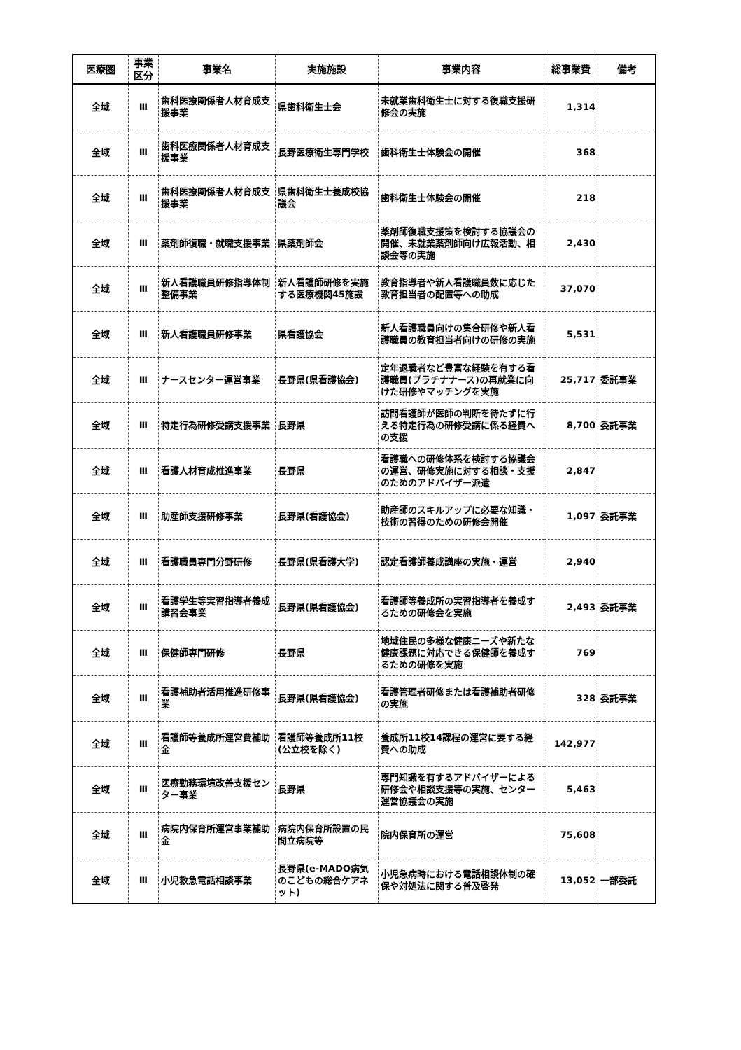| 医療圏 | 事業 区分 | 事業名 | 実施施設 | 事業内容 | 総事業費 | 備考 |
| --- | --- | --- | --- | --- | --- | --- |
| 全域 | Ⅲ | 歯科医療関係者人材育成支援事業 | 県歯科衛生士会 | 未就業歯科衛生士に対する復職支援研修会の実施 | 1,314 | |
| 全域 | Ⅲ | 歯科医療関係者人材育成支援事業 | 長野医療衛生専門学校 | 歯科衛生士体験会の開催 | 368 | |
| 全域 | Ⅲ | 歯科医療関係者人材育成支援事業 | 県歯科衛生士養成校協議会 | 歯科衛生士体験会の開催 | 218 | |
| 全域 | Ⅲ | 薬剤師復職・就職支援事業 | 県薬剤師会 | 薬剤師復職支援策を検討する協議会の開催、未就業薬剤師向け広報活動、相談会等の実施 | 2,430 | |
| 全域 | Ⅲ | 新人看護職員研修指導体制整備事業 | 新人看護師研修を実施する医療機関45施設 | 教育指導者や新人看護職員数に応じた教育担当者の配置等への助成 | 37,070 | |
| 全域 | Ⅲ | 新人看護職員研修事業 | 県看護協会 | 新人看護職員向けの集合研修や新人看護職員の教育担当者向けの研修の実施 | 5,531 | |
| 全域 | Ⅲ | ナースセンター運営事業 | 長野県(県看護協会) | 定年退職者など豊富な経験を有する看護職員(プラチナナース)の再就業に向けた研修やマッチングを実施 | 25,717 | 委託事業 |
| 全域 | Ⅲ | 特定行為研修受講支援事業 | 長野県 | 訪問看護師が医師の判断を待たずに行える特定行為の研修受講に係る経費への支援 | 8,700 | 委託事業 |
| 全域 | Ⅲ | 看護人材育成推進事業 | 長野県 | 看護職への研修体系を検討する協議会の運営、研修実施に対する相談・支援のためのアドバイザー派遣 | 2,847 | |
| 全域 | Ⅲ | 助産師支援研修事業 | 長野県(看護協会) | 助産師のスキルアップに必要な知識・技術の習得のための研修会開催 | 1,097 | 委託事業 |
| 全域 | Ⅲ | 看護職員専門分野研修 | 長野県(県看護大学) | 認定看護師養成講座の実施・運営 | 2,940 | |
| 全域 | Ⅲ | 看護学生等実習指導者養成講習会事業 | 長野県(県看護協会) | 看護師等養成所の実習指導者を養成するための研修会を実施 | 2,493 | 委託事業 |
| 全域 | Ⅲ | 保健師専門研修 | 長野県 | 地域住民の多様な健康ニーズや新たな健康課題に対応できる保健師を養成するための研修を実施 | 769 | |
| 全域 | Ⅲ | 看護補助者活用推進研修事業 | 長野県(県看護協会) | 看護管理者研修または看護補助者研修の実施 | 328 | 委託事業 |
| 全域 | Ⅲ | 看護師等養成所運営費補助金 | 看護師等養成所11校(公立校を除く) | 養成所11校14課程の運営に要する経費への助成 | 142,977 | |
| 全域 | Ⅲ | 医療勤務環境改善支援センター事業 | 長野県 | 専門知識を有するアドバイザーによる研修会や相談支援等の実施、センター運営協議会の実施 | 5,463 | |
| 全域 | Ⅲ | 病院内保育所運営事業補助金 | 病院内保育所設置の民間立病院等 | 院内保育所の運営 | 75,608 | |
| 全域 | Ⅲ | 小児救急電話相談事業 | 長野県(e-MADO病気のこどもの総合ケアネット) | 小児急病時における電話相談体制の確保や対処法に関する普及啓発 | 13,052 | 一部委託 |